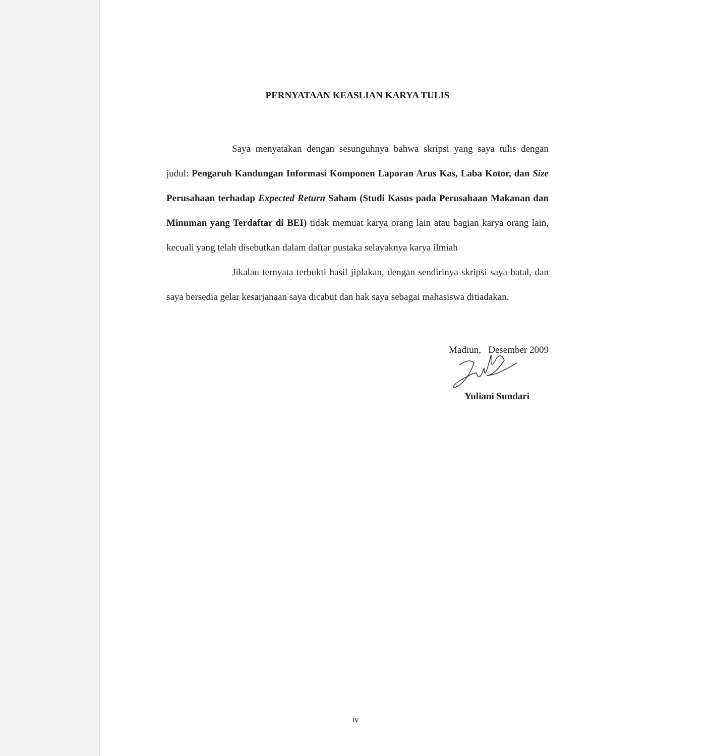PERNYATAAN KEASLIAN KARYA TULIS
Saya menyatakan dengan sesunguhnya bahwa skripsi yang saya tulis dengan judul: Pengaruh Kandungan Informasi Komponen Laporan Arus Kas, Laba Kotor, dan Size Perusahaan terhadap Expected Return Saham (Studi Kasus pada Perusahaan Makanan dan Minuman yang Terdaftar di BEI) tidak memuat karya orang lain atau bagian karya orang lain, kecuali yang telah disebutkan dalam daftar pustaka selayaknya karya ilmiah
Jikalau ternyata terbukti hasil jiplakan, dengan sendirinya skripsi saya batal, dan saya bersedia gelar kesarjanaan saya dicabut dan hak saya sebagai mahasiswa ditiadakan.
Madiun, Desember 2009
Yuliani Sundari
iv